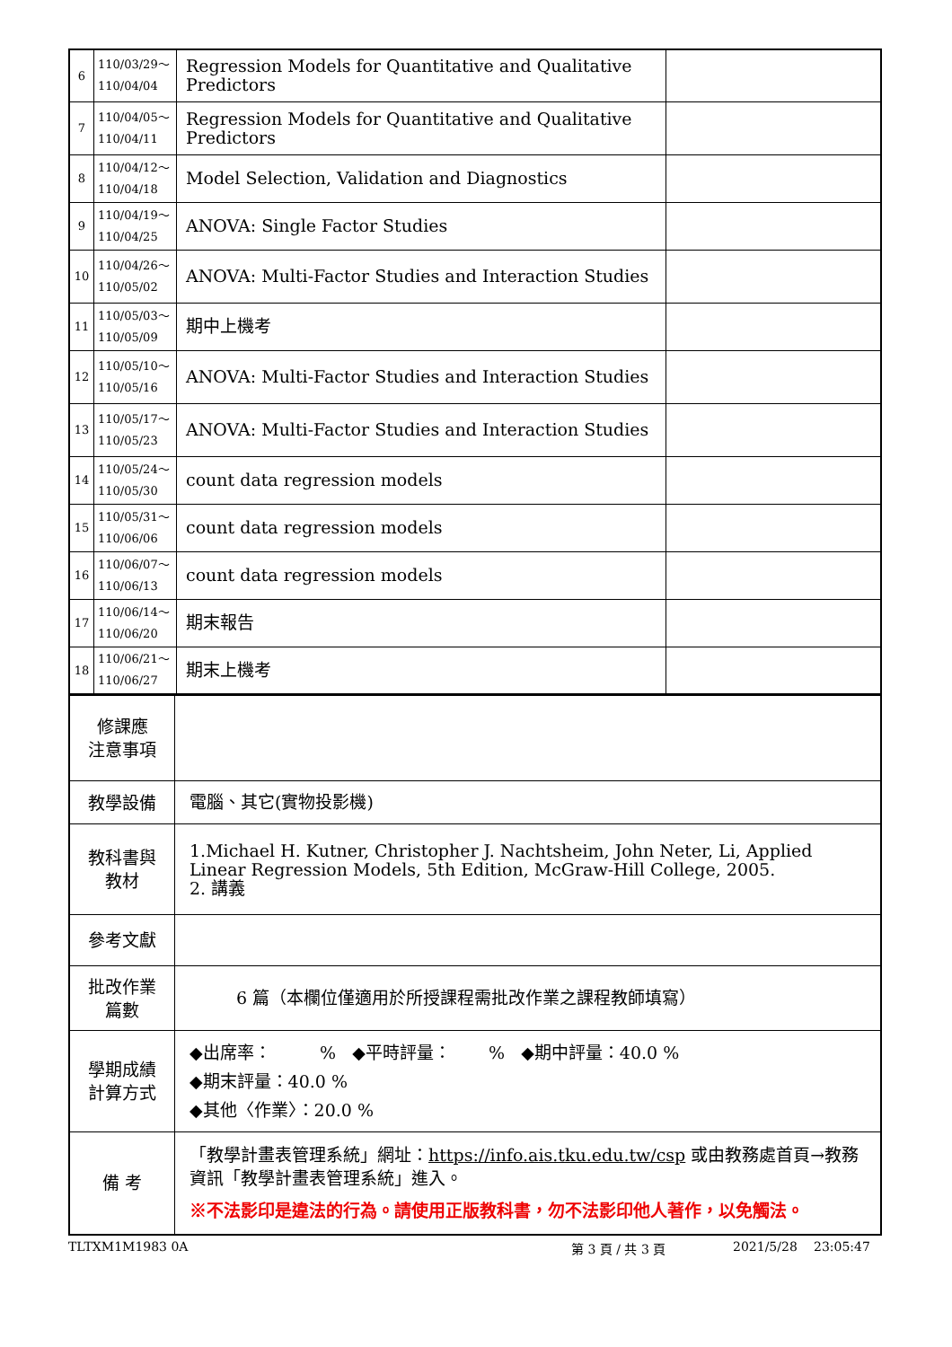| 6 | 110/03/29～ 110/04/04 | Regression Models for Quantitative and Qualitative Predictors | |
| 7 | 110/04/05～ 110/04/11 | Regression Models for Quantitative and Qualitative Predictors | |
| 8 | 110/04/12～ 110/04/18 | Model Selection, Validation and Diagnostics | |
| 9 | 110/04/19～ 110/04/25 | ANOVA: Single Factor Studies | |
| 10 | 110/04/26～ 110/05/02 | ANOVA: Multi-Factor Studies and Interaction Studies | |
| 11 | 110/05/03～ 110/05/09 | 期中上機考 | |
| 12 | 110/05/10～ 110/05/16 | ANOVA: Multi-Factor Studies and Interaction Studies | |
| 13 | 110/05/17～ 110/05/23 | ANOVA: Multi-Factor Studies and Interaction Studies | |
| 14 | 110/05/24～ 110/05/30 | count data regression models | |
| 15 | 110/05/31～ 110/06/06 | count data regression models | |
| 16 | 110/06/07～ 110/06/13 | count data regression models | |
| 17 | 110/06/14～ 110/06/20 | 期末報告 | |
| 18 | 110/06/21～ 110/06/27 | 期末上機考 | |
| 修課應 注意事項 | |
| 教學設備 | 電腦、其它(實物投影機) |
| 教科書與 教材 | 1.Michael H. Kutner, Christopher J. Nachtsheim, John Neter, Li, Applied Linear Regression Models, 5th Edition, McGraw-Hill College, 2005. 2. 講義 |
| 參考文獻 | |
| 批改作業 篇數 | 6 篇（本欄位僅適用於所授課程需批改作業之課程教師填寫） |
| 學期成績 計算方式 | ◆出席率： % ◆平時評量： % ◆期中評量：40.0 % ◆期末評量：40.0 % ◆其他〈作業〉：20.0 % |
| 備 考 | 「教學計畫表管理系統」網址： https://info.ais.tku.edu.tw/csp 或由教務處首頁→教務資訊「教學計畫表管理系統」進入。 ※不法影印是違法的行為。請使用正版教科書，勿不法影印他人著作，以免觸法。 |
TLTXM1M1983 0A 第 3 頁 / 共 3 頁 2021/5/28 23:05:47